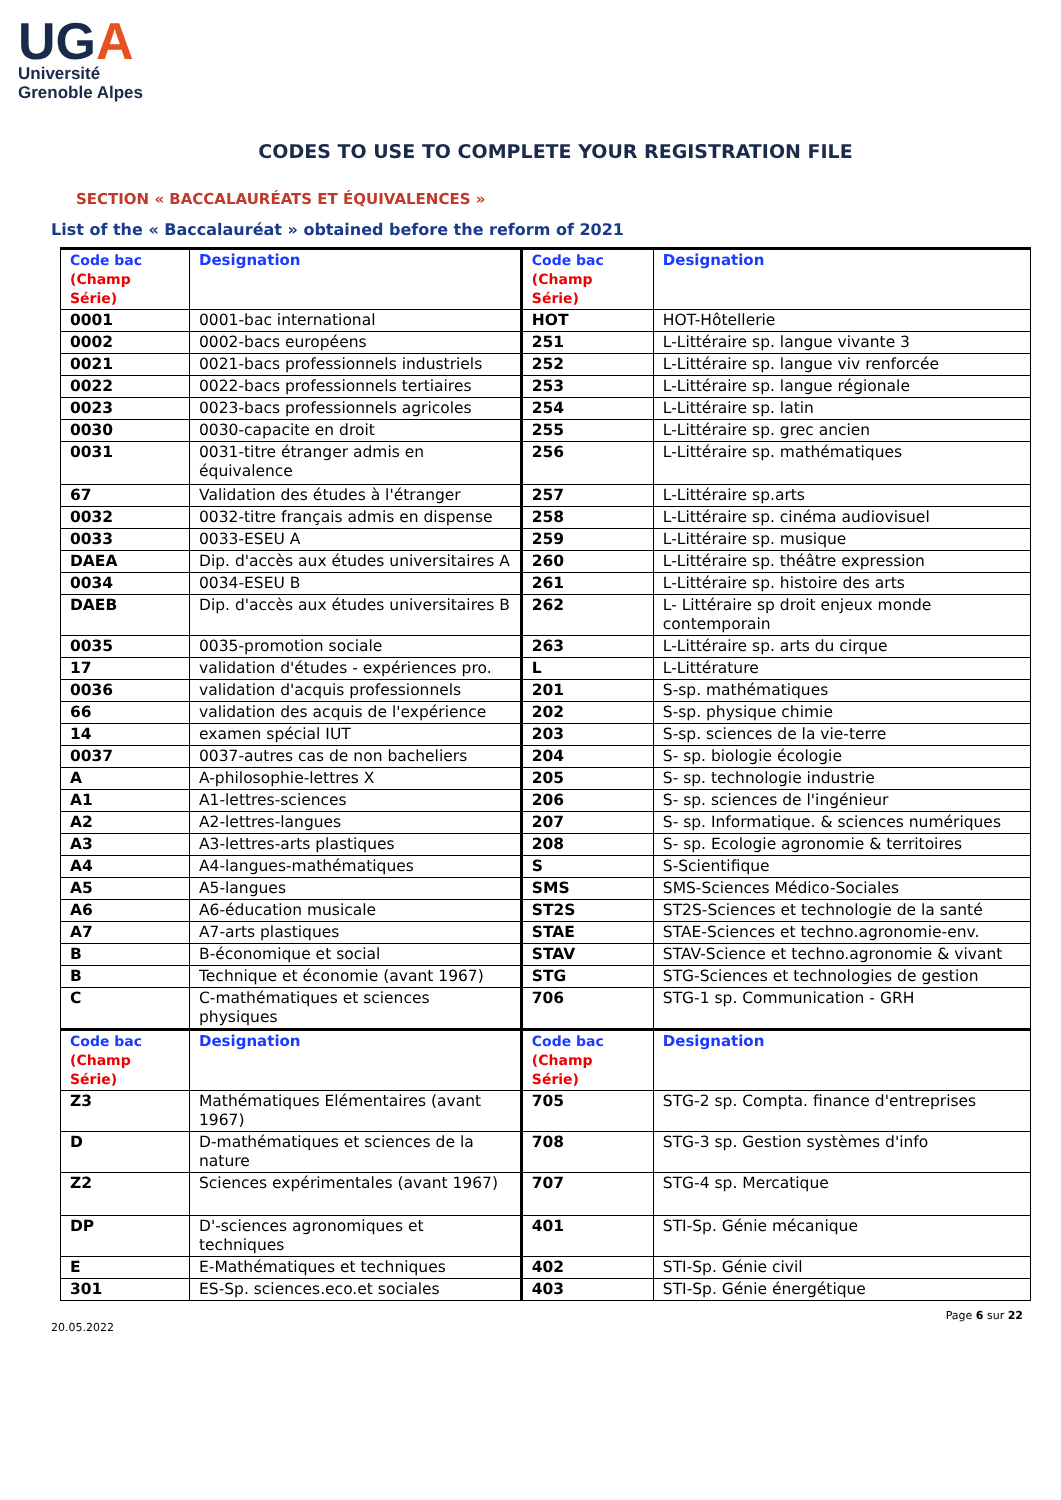UGA
Université
Grenoble Alpes
CODES TO USE TO COMPLETE YOUR REGISTRATION FILE
SECTION « BACCALAURÉATS ET ÉQUIVALENCES »
List of the « Baccalauréat » obtained before the reform of 2021
| Code bac (Champ Série) | Designation | Code bac (Champ Série) | Designation |
| 0001 | 0001-bac international | HOT | HOT-Hôtellerie |
| 0002 | 0002-bacs européens | 251 | L-Littéraire sp. langue vivante 3 |
| 0021 | 0021-bacs professionnels industriels | 252 | L-Littéraire sp. langue viv renforcée |
| 0022 | 0022-bacs professionnels tertiaires | 253 | L-Littéraire sp. langue régionale |
| 0023 | 0023-bacs professionnels agricoles | 254 | L-Littéraire sp. latin |
| 0030 | 0030-capacite en droit | 255 | L-Littéraire sp. grec ancien |
| 0031 | 0031-titre étranger admis en équivalence | 256 | L-Littéraire sp. mathématiques |
| 67 | Validation des études à l'étranger | 257 | L-Littéraire sp.arts |
| 0032 | 0032-titre français admis en dispense | 258 | L-Littéraire sp. cinéma audiovisuel |
| 0033 | 0033-ESEU A | 259 | L-Littéraire sp. musique |
| DAEA | Dip. d'accès aux études universitaires A | 260 | L-Littéraire sp. théâtre expression |
| 0034 | 0034-ESEU B | 261 | L-Littéraire sp. histoire des arts |
| DAEB | Dip. d'accès aux études universitaires B | 262 | L- Littéraire sp droit enjeux monde contemporain |
| 0035 | 0035-promotion sociale | 263 | L-Littéraire sp. arts du cirque |
| 17 | validation d'études - expériences pro. | L | L-Littérature |
| 0036 | validation d'acquis professionnels | 201 | S-sp. mathématiques |
| 66 | validation des acquis de l'expérience | 202 | S-sp. physique chimie |
| 14 | examen spécial IUT | 203 | S-sp. sciences de la vie-terre |
| 0037 | 0037-autres cas de non bacheliers | 204 | S- sp. biologie écologie |
| A | A-philosophie-lettres X | 205 | S- sp. technologie industrie |
| A1 | A1-lettres-sciences | 206 | S- sp. sciences de l'ingénieur |
| A2 | A2-lettres-langues | 207 | S- sp. Informatique. & sciences numériques |
| A3 | A3-lettres-arts plastiques | 208 | S- sp. Ecologie agronomie & territoires |
| A4 | A4-langues-mathématiques | S | S-Scientifique |
| A5 | A5-langues | SMS | SMS-Sciences Médico-Sociales |
| A6 | A6-éducation musicale | ST2S | ST2S-Sciences et technologie de la santé |
| A7 | A7-arts plastiques | STAE | STAE-Sciences et techno.agronomie-env. |
| B | B-économique et social | STAV | STAV-Science et techno.agronomie & vivant |
| B | Technique et économie (avant 1967) | STG | STG-Sciences et technologies de gestion |
| C | C-mathématiques et sciences physiques | 706 | STG-1 sp. Communication - GRH |
| Code bac (Champ Série) | Designation | Code bac (Champ Série) | Designation |
| Z3 | Mathématiques Elémentaires (avant 1967) | 705 | STG-2 sp. Compta. finance d'entreprises |
| D | D-mathématiques et sciences de la nature | 708 | STG-3 sp. Gestion systèmes d'info |
| Z2 | Sciences expérimentales (avant 1967) | 707 | STG-4 sp. Mercatique |
| DP | D'-sciences agronomiques et techniques | 401 | STI-Sp. Génie mécanique |
| E | E-Mathématiques et techniques | 402 | STI-Sp. Génie civil |
| 301 | ES-Sp. sciences.eco.et sociales | 403 | STI-Sp. Génie énergétique |
20.05.2022 Page 6 sur 22